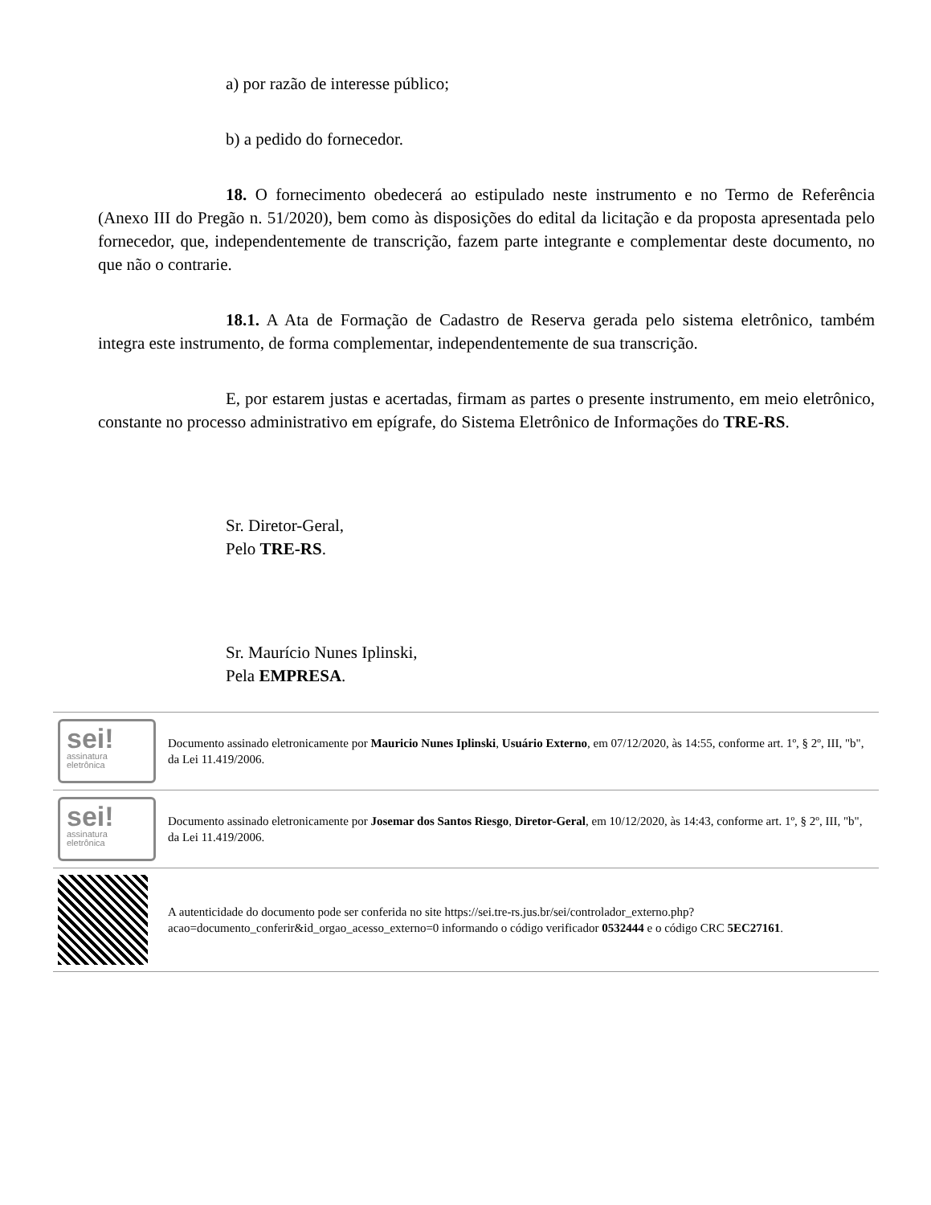a) por razão de interesse público;
b) a pedido do fornecedor.
18. O fornecimento obedecerá ao estipulado neste instrumento e no Termo de Referência (Anexo III do Pregão n. 51/2020), bem como às disposições do edital da licitação e da proposta apresentada pelo fornecedor, que, independentemente de transcrição, fazem parte integrante e complementar deste documento, no que não o contrarie.
18.1. A Ata de Formação de Cadastro de Reserva gerada pelo sistema eletrônico, também integra este instrumento, de forma complementar, independentemente de sua transcrição.
E, por estarem justas e acertadas, firmam as partes o presente instrumento, em meio eletrônico, constante no processo administrativo em epígrafe, do Sistema Eletrônico de Informações do TRE-RS.
Sr. Diretor-Geral,
Pelo TRE-RS.
Sr. Maurício Nunes Iplinski,
Pela EMPRESA.
| sei! assinatura eletrônica | Documento assinado eletronicamente por Mauricio Nunes Iplinski , Usuário Externo , em 07/12/2020, às 14:55, conforme art. 1º, § 2º, III, "b", da Lei 11.419/2006. |
| sei! assinatura eletrônica | Documento assinado eletronicamente por Josemar dos Santos Riesgo , Diretor-Geral , em 10/12/2020, às 14:43, conforme art. 1º, § 2º, III, "b", da Lei 11.419/2006. |
| | A autenticidade do documento pode ser conferida no site https://sei.tre-rs.jus.br/sei/controlador_externo.php?acao=documento_conferir&id_orgao_acesso_externo=0 informando o código verificador 0532444 e o código CRC 5EC27161 . |